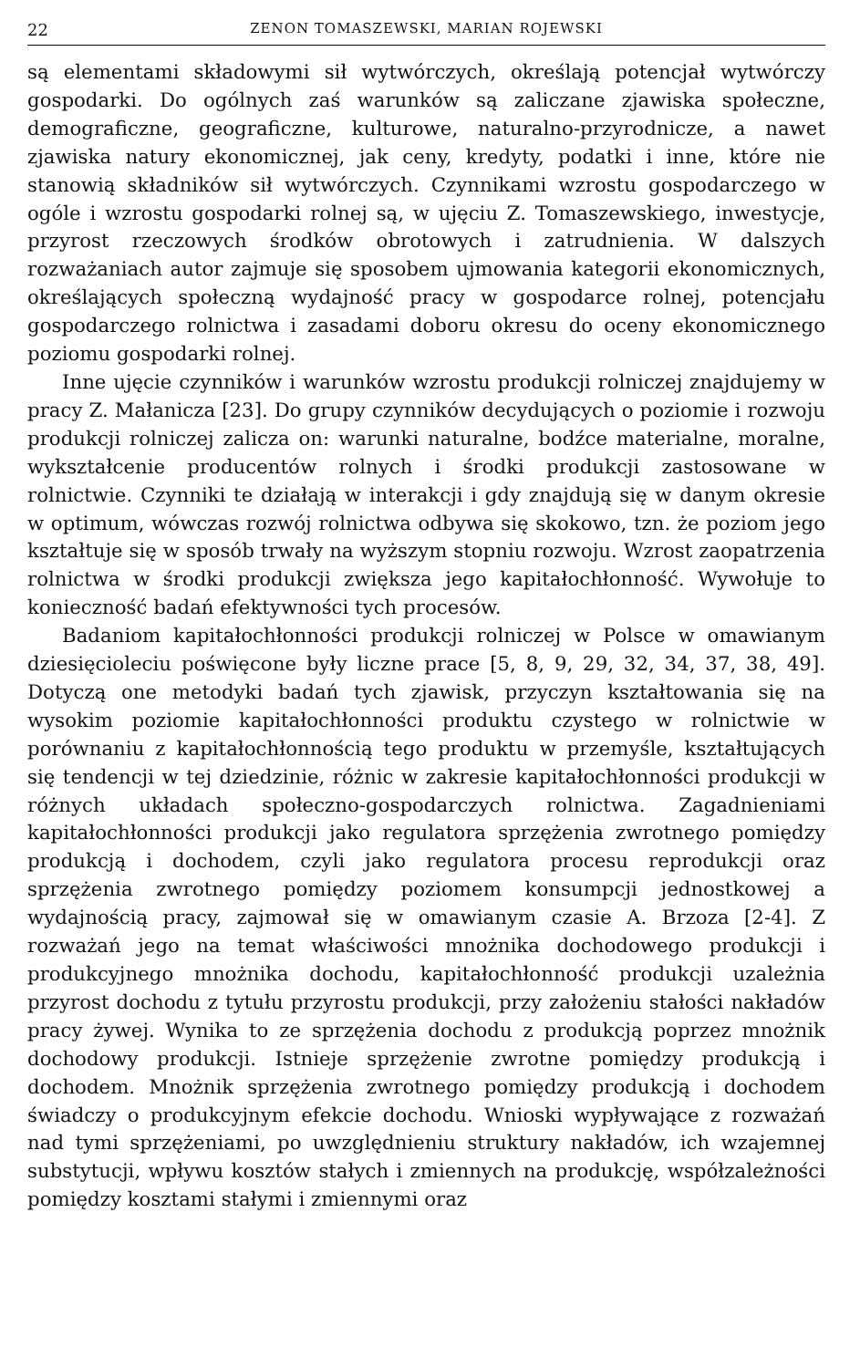22 ZENON TOMASZEWSKI, MARIAN ROJEWSKI
są elementami składowymi sił wytwórczych, określają potencjał wytwórczy gospodarki. Do ogólnych zaś warunków są zaliczane zjawiska społeczne, demograficzne, geograficzne, kulturowe, naturalno-przyrodnicze, a nawet zjawiska natury ekonomicznej, jak ceny, kredyty, podatki i inne, które nie stanowią składników sił wytwórczych. Czynnikami wzrostu gospodarczego w ogóle i wzrostu gospodarki rolnej są, w ujęciu Z. Tomaszewskiego, inwestycje, przyrost rzeczowych środków obrotowych i zatrudnienia. W dalszych rozważaniach autor zajmuje się sposobem ujmowania kategorii ekonomicznych, określających społeczną wydajność pracy w gospodarce rolnej, potencjału gospodarczego rolnictwa i zasadami doboru okresu do oceny ekonomicznego poziomu gospodarki rolnej.
Inne ujęcie czynników i warunków wzrostu produkcji rolniczej znajdujemy w pracy Z. Małanicza [23]. Do grupy czynników decydujących o poziomie i rozwoju produkcji rolniczej zalicza on: warunki naturalne, bodźce materialne, moralne, wykształcenie producentów rolnych i środki produkcji zastosowane w rolnictwie. Czynniki te działają w interakcji i gdy znajdują się w danym okresie w optimum, wówczas rozwój rolnictwa odbywa się skokowo, tzn. że poziom jego kształtuje się w sposób trwały na wyższym stopniu rozwoju. Wzrost zaopatrzenia rolnictwa w środki produkcji zwiększa jego kapitałochłonność. Wywołuje to konieczność badań efektywności tych procesów.
Badaniom kapitałochłonności produkcji rolniczej w Polsce w omawianym dziesięcioleciu poświęcone były liczne prace [5, 8, 9, 29, 32, 34, 37, 38, 49]. Dotyczą one metodyki badań tych zjawisk, przyczyn kształtowania się na wysokim poziomie kapitałochłonności produktu czystego w rolnictwie w porównaniu z kapitałochłonnością tego produktu w przemyśle, kształtujących się tendencji w tej dziedzinie, różnic w zakresie kapitałochłonności produkcji w różnych układach społeczno-gospodarczych rolnictwa. Zagadnieniami kapitałochłonności produkcji jako regulatora sprzężenia zwrotnego pomiędzy produkcją i dochodem, czyli jako regulatora procesu reprodukcji oraz sprzężenia zwrotnego pomiędzy poziomem konsumpcji jednostkowej a wydajnością pracy, zajmował się w omawianym czasie A. Brzoza [2-4]. Z rozważań jego na temat właściwości mnożnika dochodowego produkcji i produkcyjnego mnożnika dochodu, kapitałochłonność produkcji uzależnia przyrost dochodu z tytułu przyrostu produkcji, przy założeniu stałości nakładów pracy żywej. Wynika to ze sprzężenia dochodu z produkcją poprzez mnożnik dochodowy produkcji. Istnieje sprzężenie zwrotne pomiędzy produkcją i dochodem. Mnożnik sprzężenia zwrotnego pomiędzy produkcją i dochodem świadczy o produkcyjnym efekcie dochodu. Wnioski wypływające z rozważań nad tymi sprzężeniami, po uwzględnieniu struktury nakładów, ich wzajemnej substytucji, wpływu kosztów stałych i zmiennych na produkcję, współzależności pomiędzy kosztami stałymi i zmiennymi oraz